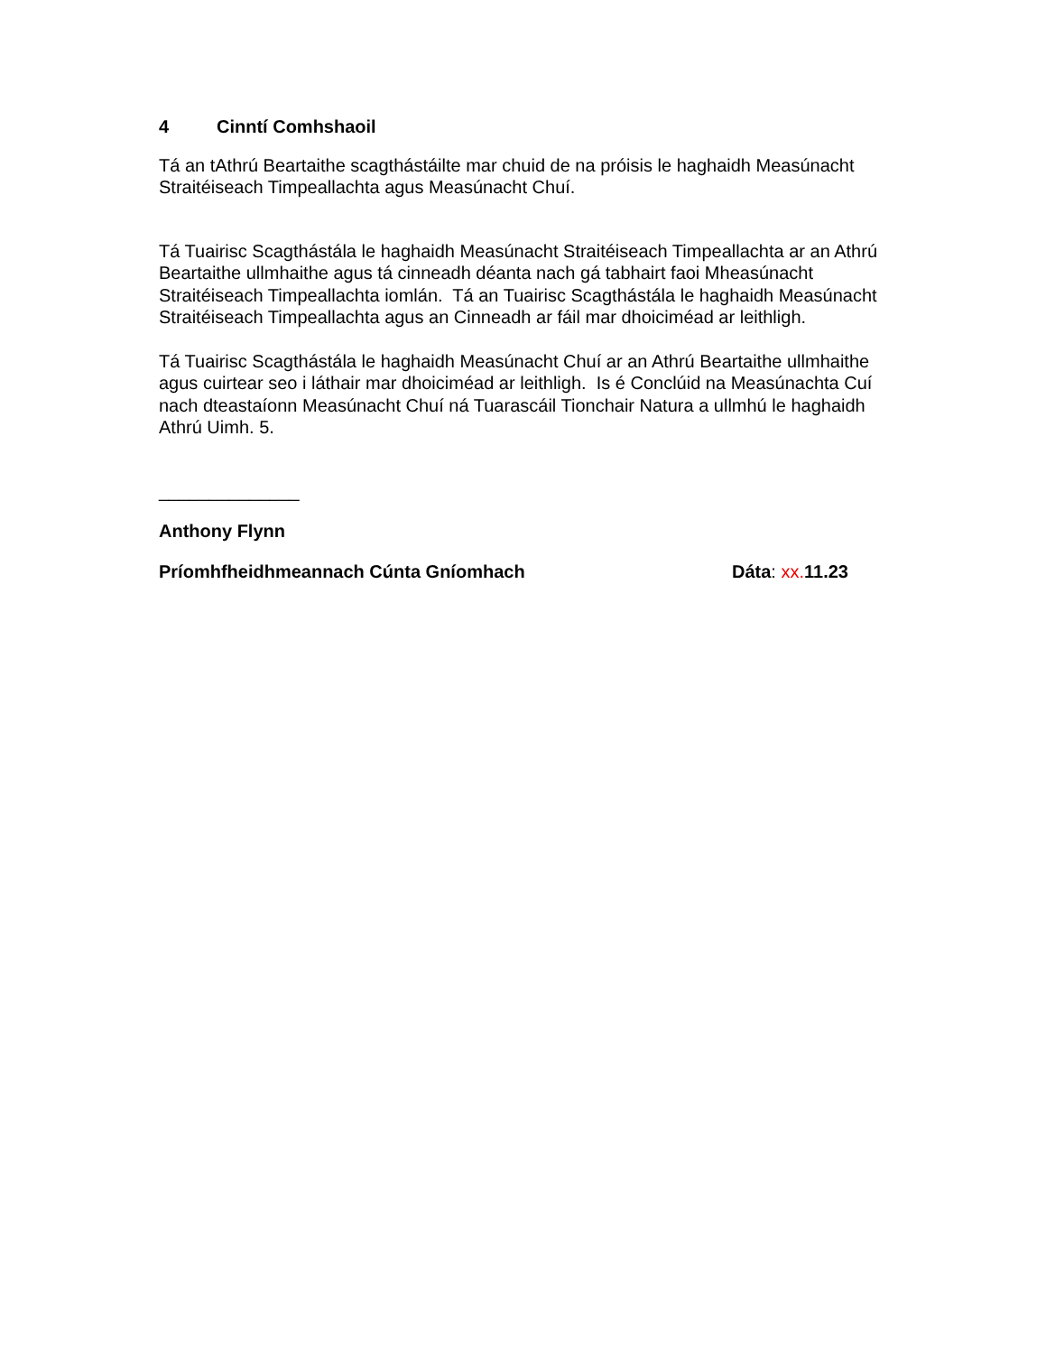4 Cinntí Comhshaoil
Tá an tAthrú Beartaithe scagthástáilte mar chuid de na próisis le haghaidh Measúnacht Straitéiseach Timpeallachta agus Measúnacht Chuí.
Tá Tuairisc Scagthástála le haghaidh Measúnacht Straitéiseach Timpeallachta ar an Athrú Beartaithe ullmhaithe agus tá cinneadh déanta nach gá tabhairt faoi Mheasúnacht Straitéiseach Timpeallachta iomlán. Tá an Tuairisc Scagthástála le haghaidh Measúnacht Straitéiseach Timpeallachta agus an Cinneadh ar fáil mar dhoiciméad ar leithligh.
Tá Tuairisc Scagthástála le haghaidh Measúnacht Chuí ar an Athrú Beartaithe ullmhaithe agus cuirtear seo i láthair mar dhoiciméad ar leithligh. Is é Conclúid na Measúnachta Cuí nach dteastaíonn Measúnacht Chuí ná Tuarascáil Tionchair Natura a ullmhú le haghaidh Athrú Uimh. 5.
______________
Anthony Flynn
Príomhfheidhmeannach Cúnta Gníomhach Dáta: xx. 11.23